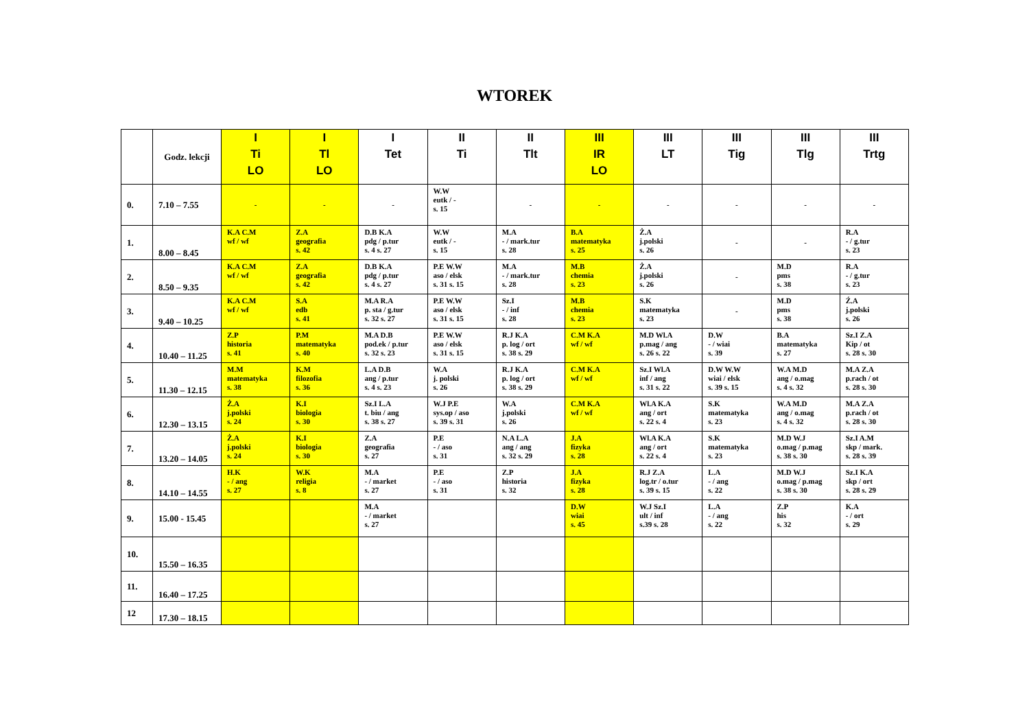WTOREK
| | Godz. lekcji | I Ti LO | I Tl LO | I Tet | II Ti | II Tlt | III IR LO | III LT | III Tig | III Tlg | III Trtg |
| --- | --- | --- | --- | --- | --- | --- | --- | --- | --- | --- | --- |
| 0. | 7.10 – 7.55 | - | - | - | W.W eutk / - s. 15 | - | - | - | - | - | - |
| 1. | 8.00 – 8.45 | K.A C.M wf / wf | Z.A geografia s. 42 | D.B K.A pdg / p.tur s. 4 s. 27 | W.W eutk / - s. 15 | M.A - / mark.tur s. 28 | B.A matematyka s. 25 | Ż.A j.polski s. 26 | - | - | R.A - / g.tur s. 23 |
| 2. | 8.50 – 9.35 | K.A C.M wf / wf | Z.A geografia s. 42 | D.B K.A pdg / p.tur s. 4 s. 27 | P.E W.W aso / elsk s. 31 s. 15 | M.A - / mark.tur s. 28 | M.B chemia s. 23 | Ż.A j.polski s. 26 | - | M.D pms s. 38 | R.A - / g.tur s. 23 |
| 3. | 9.40 – 10.25 | K.A C.M wf / wf | S.A edb s. 41 | M.A R.A p. sta / g.tur s. 32 s. 27 | P.E W.W aso / elsk s. 31 s. 15 | Sz.I - / inf s. 28 | M.B chemia s. 23 | S.K matematyka s. 23 | - | M.D pms s. 38 | Ź.A j.polski s. 26 |
| 4. | 10.40 – 11.25 | Z.P historia s. 41 | P.M matematyka s. 40 | M.A D.B pod.ek / p.tur s. 32 s. 23 | P.E W.W aso / elsk s. 31 s. 15 | R.J K.A p. log / ort s. 38 s. 29 | C.M K.A wf / wf | M.D Wl.A p.mag / ang s. 26 s. 22 | D.W - / wiai s. 39 | B.A matematyka s. 27 | Sz.I Z.A Kip / ot s. 28 s. 30 |
| 5. | 11.30 – 12.15 | M.M matematyka s. 38 | K.M filozofia s. 36 | L.A D.B ang / p.tur s. 4 s. 23 | W.A j. polski s. 26 | R.J K.A p. log / ort s. 38 s. 29 | C.M K.A wf / wf | Sz.I Wl.A inf / ang s. 31 s. 22 | D.W W.W wiai / elsk s. 39 s. 15 | W.A M.D ang / o.mag s. 4 s. 32 | M.A Z.A p.rach / ot s. 28 s. 30 |
| 6. | 12.30 – 13.15 | Ż.A j.polski s. 24 | K.I biologia s. 30 | Sz.I L.A t. biu / ang s. 38 s. 27 | W.J P.E sys.op / aso s. 39 s. 31 | W.A j.polski s. 26 | C.M K.A wf / wf | Wl.A K.A ang / ort s. 22 s. 4 | S.K matematyka s. 23 | W.A M.D ang / o.mag s. 4 s. 32 | M.A Z.A p.rach / ot s. 28 s. 30 |
| 7. | 13.20 – 14.05 | Ż.A j.polski s. 24 | K.I biologia s. 30 | Z.A geografia s. 27 | P.E - / aso s. 31 | N.A L.A ang / ang s. 32 s. 29 | J.A fizyka s. 28 | Wl.A K.A ang / ort s. 22 s. 4 | S.K matematyka s. 23 | M.D W.J o.mag / p.mag s. 38 s. 30 | Sz.I A.M skp / mark. s. 28 s. 39 |
| 8. | 14.10 – 14.55 | H.K - / ang s. 27 | W.K religia s. 8 | M.A - / market s. 27 | P.E - / aso s. 31 | Z.P historia s. 32 | J.A fizyka s. 28 | R.J Z.A log.tr / o.tur s. 39 s. 15 | L.A - / ang s. 22 | M.D W.J o.mag / p.mag s. 38 s. 30 | Sz.I K.A skp / ort s. 28 s. 29 |
| 9. | 15.00 - 15.45 | | | M.A - / market s. 27 | | | D.W wiai s. 45 | W.J Sz.I ult / inf s.39 s. 28 | L.A - / ang s. 22 | Z.P his s. 32 | K.A - / ort s. 29 |
| 10. | 15.50 – 16.35 | | | | | | | | | | |
| 11. | 16.40 – 17.25 | | | | | | | | | | |
| 12 | 17.30 – 18.15 | | | | | | | | | | |